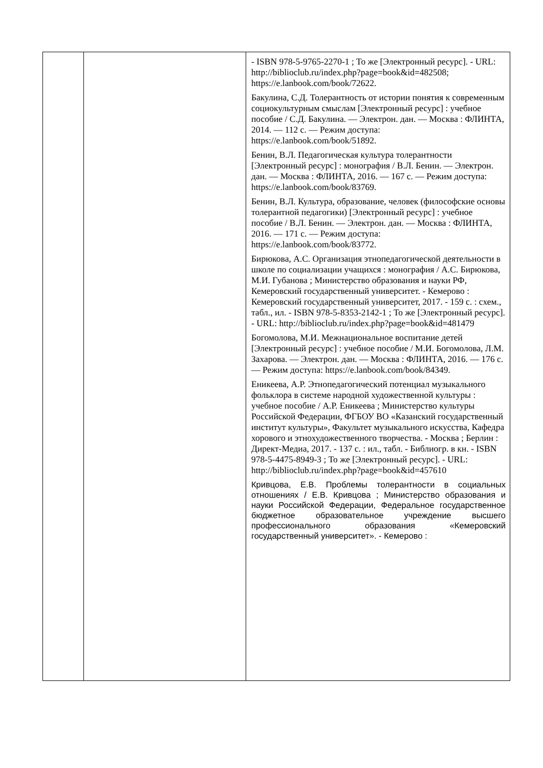| | | - ISBN 978-5-9765-2270-1 ; То же [Электронный ресурс]. - URL: http://biblioclub.ru/index.php?page=book&id=482508; https://e.lanbook.com/book/72622. Бакулина, С.Д. Толерантность от истории понятия к современным социокультурным смыслам [Электронный ресурс] : учебное пособие / С.Д. Бакулина. — Электрон. дан. — Москва : ФЛИНТА, 2014. — 112 с. — Режим доступа: https://e.lanbook.com/book/51892. Бенин, В.Л. Педагогическая культура толерантности [Электронный ресурс] : монография / В.Л. Бенин. — Электрон. дан. — Москва : ФЛИНТА, 2016. — 167 с. — Режим доступа: https://e.lanbook.com/book/83769. Бенин, В.Л. Культура, образование, человек (философские основы толерантной педагогики) [Электронный ресурс] : учебное пособие / В.Л. Бенин. — Электрон. дан. — Москва : ФЛИНТА, 2016. — 171 с. — Режим доступа: https://e.lanbook.com/book/83772. Бирюкова, А.С. Организация этнопедагогической деятельности в школе по социализации учащихся : монография / А.С. Бирюкова, М.И. Губанова ; Министерство образования и науки РФ, Кемеровский государственный университет. - Кемерово : Кемеровский государственный университет, 2017. - 159 с. : схем., табл., ил. - ISBN 978-5-8353-2142-1 ; То же [Электронный ресурс]. - URL: http://biblioclub.ru/index.php?page=book&id=481479 Богомолова, М.И. Межнациональное воспитание детей [Электронный ресурс] : учебное пособие / М.И. Богомолова, Л.М. Захарова. — Электрон. дан. — Москва : ФЛИНТА, 2016. — 176 с. — Режим доступа: https://e.lanbook.com/book/84349. Еникеева, А.Р. Этнопедагогический потенциал музыкального фольклора в системе народной художественной культуры : учебное пособие / А.Р. Еникеева ; Министерство культуры Российской Федерации, ФГБОУ ВО «Казанский государственный институт культуры», Факультет музыкального искусства, Кафедра хорового и этнохудожественного творчества. - Москва ; Берлин : Директ-Медиа, 2017. - 137 с. : ил., табл. - Библиогр. в кн. - ISBN 978-5-4475-8949-3 ; То же [Электронный ресурс]. - URL: http://biblioclub.ru/index.php?page=book&id=457610 Кривцова, Е.В. Проблемы толерантности в социальных отношениях / Е.В. Кривцова ; Министерство образования и науки Российской Федерации, Федеральное государственное бюджетное образовательное учреждение высшего профессионального образования «Кемеровский государственный университет». - Кемерово : |